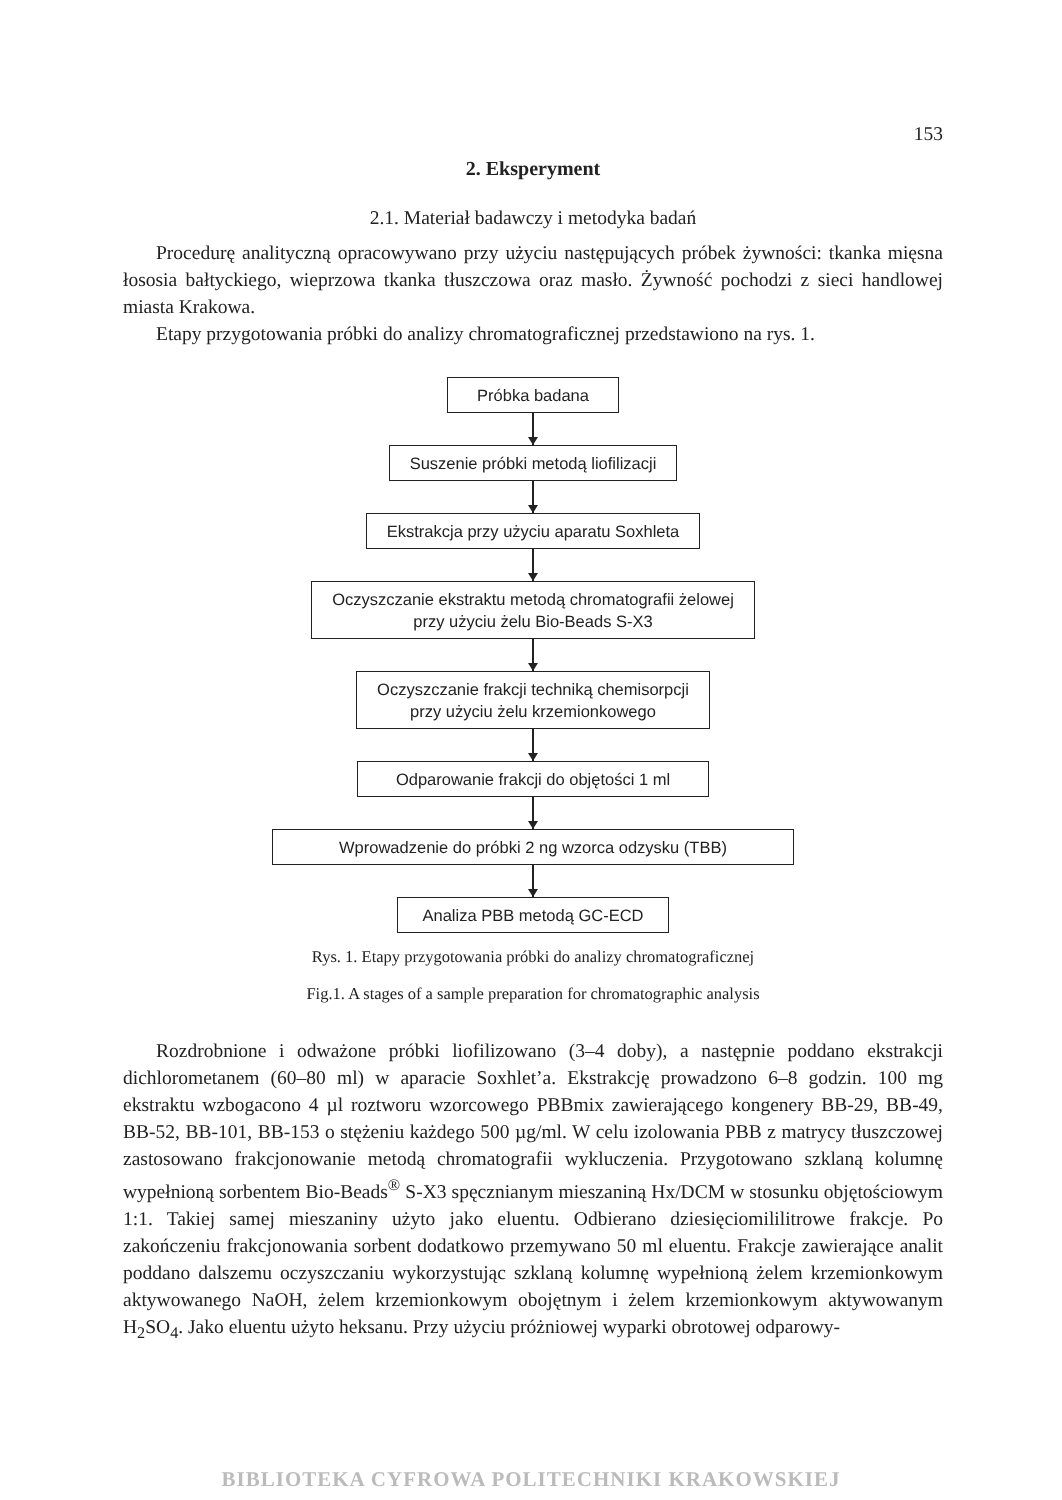153
2. Eksperyment
2.1. Materiał badawczy i metodyka badań
Procedurę analityczną opracowywano przy użyciu następujących próbek żywności: tkanka mięsna łososia bałtyckiego, wieprzowa tkanka tłuszczowa oraz masło. Żywność pochodzi z sieci handlowej miasta Krakowa.
Etapy przygotowania próbki do analizy chromatograficznej przedstawiono na rys. 1.
Próbka badana
Suszenie próbki metodą liofilizacji
Ekstrakcja przy użyciu aparatu Soxhleta
Oczyszczanie ekstraktu metodą chromatografii żelowej
przy użyciu żelu Bio-Beads S-X3
Oczyszczanie frakcji techniką chemisorpcji
przy użyciu żelu krzemionkowego
Odparowanie frakcji do objętości 1 ml
Wprowadzenie do próbki 2 ng wzorca odzysku (TBB)
Analiza PBB metodą GC-ECD
Rys. 1. Etapy przygotowania próbki do analizy chromatograficznej
Fig.1. A stages of a sample preparation for chromatographic analysis
Rozdrobnione i odważone próbki liofilizowano (3–4 doby), a następnie poddano ekstrakcji dichlorometanem (60–80 ml) w aparacie Soxhlet’a. Ekstrakcję prowadzono 6–8 godzin. 100 mg ekstraktu wzbogacono 4 µl roztworu wzorcowego PBBmix zawierającego kongenery BB-29, BB-49, BB-52, BB-101, BB-153 o stężeniu każdego 500 µg/ml. W celu izolowania PBB z matrycy tłuszczowej zastosowano frakcjonowanie metodą chromatografii wykluczenia. Przygotowano szklaną kolumnę wypełnioną sorbentem Bio-Beads<sup>®</sup> S-X3 spęcznianym mieszaniną Hx/DCM w stosunku objętościowym 1:1. Takiej samej mieszaniny użyto jako eluentu. Odbierano dziesięciomililitrowe frakcje. Po zakończeniu frakcjonowania sorbent dodatkowo przemywano 50 ml eluentu. Frakcje zawierające analit poddano dalszemu oczyszczaniu wykorzystując szklaną kolumnę wypełnioną żelem krzemionkowym aktywowanego NaOH, żelem krzemionkowym obojętnym i żelem krzemionkowym aktywowanym H<sub>2</sub>SO<sub>4</sub>. Jako eluentu użyto heksanu. Przy użyciu próżniowej wyparki obrotowej odparowy-
BIBLIOTEKA CYFROWA POLITECHNIKI KRAKOWSKIEJ